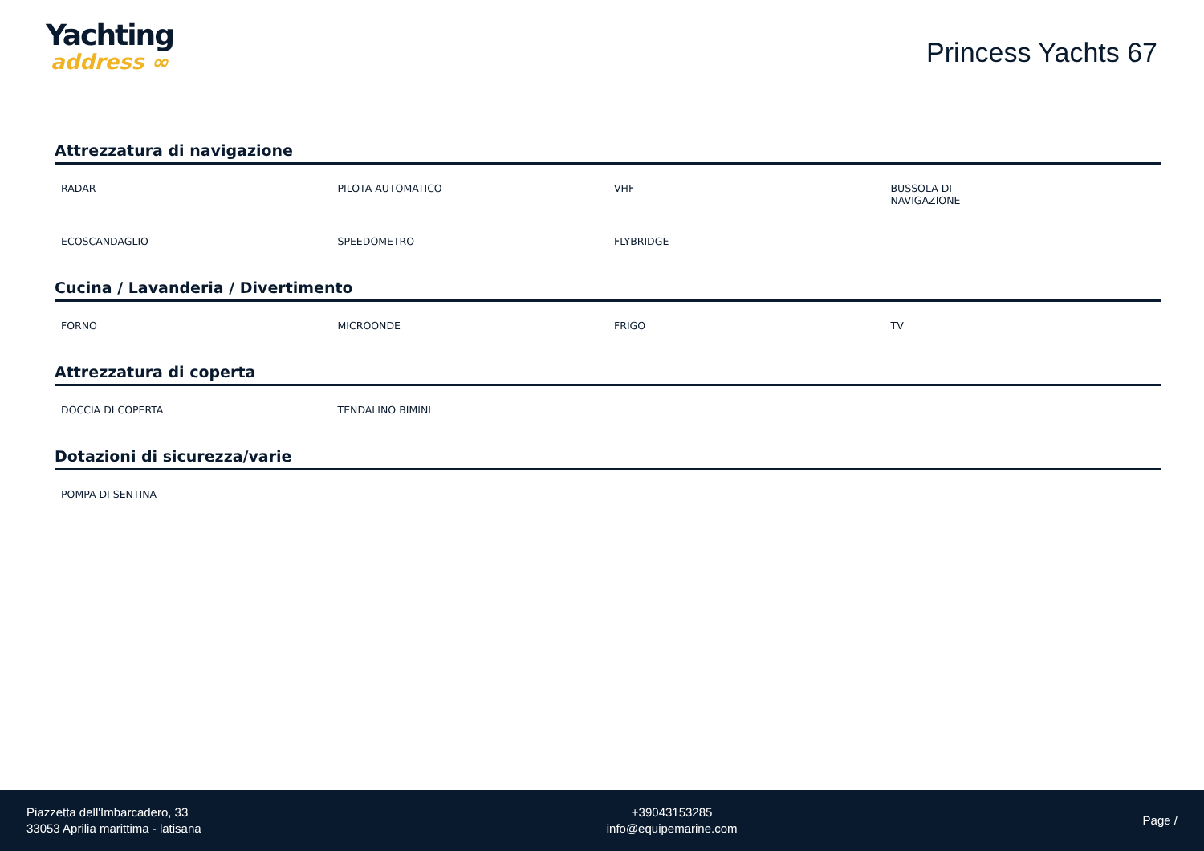Yachting
address ∞
Princess Yachts 67
Attrezzatura di navigazione
| RADAR | PILOTA AUTOMATICO | VHF | BUSSOLA DI NAVIGAZIONE |
| ECOSCANDAGLIO | SPEEDOMETRO | FLYBRIDGE | |
Cucina / Lavanderia / Divertimento
| FORNO | MICROONDE | FRIGO | TV |
Attrezzatura di coperta
| DOCCIA DI COPERTA | TENDALINO BIMINI | | |
Dotazioni di sicurezza/varie
| POMPA DI SENTINA | | | |
Piazzetta dell'Imbarcadero, 33
33053 Aprilia marittima - latisana
+39043153285
info@equipemarine.com
Page /